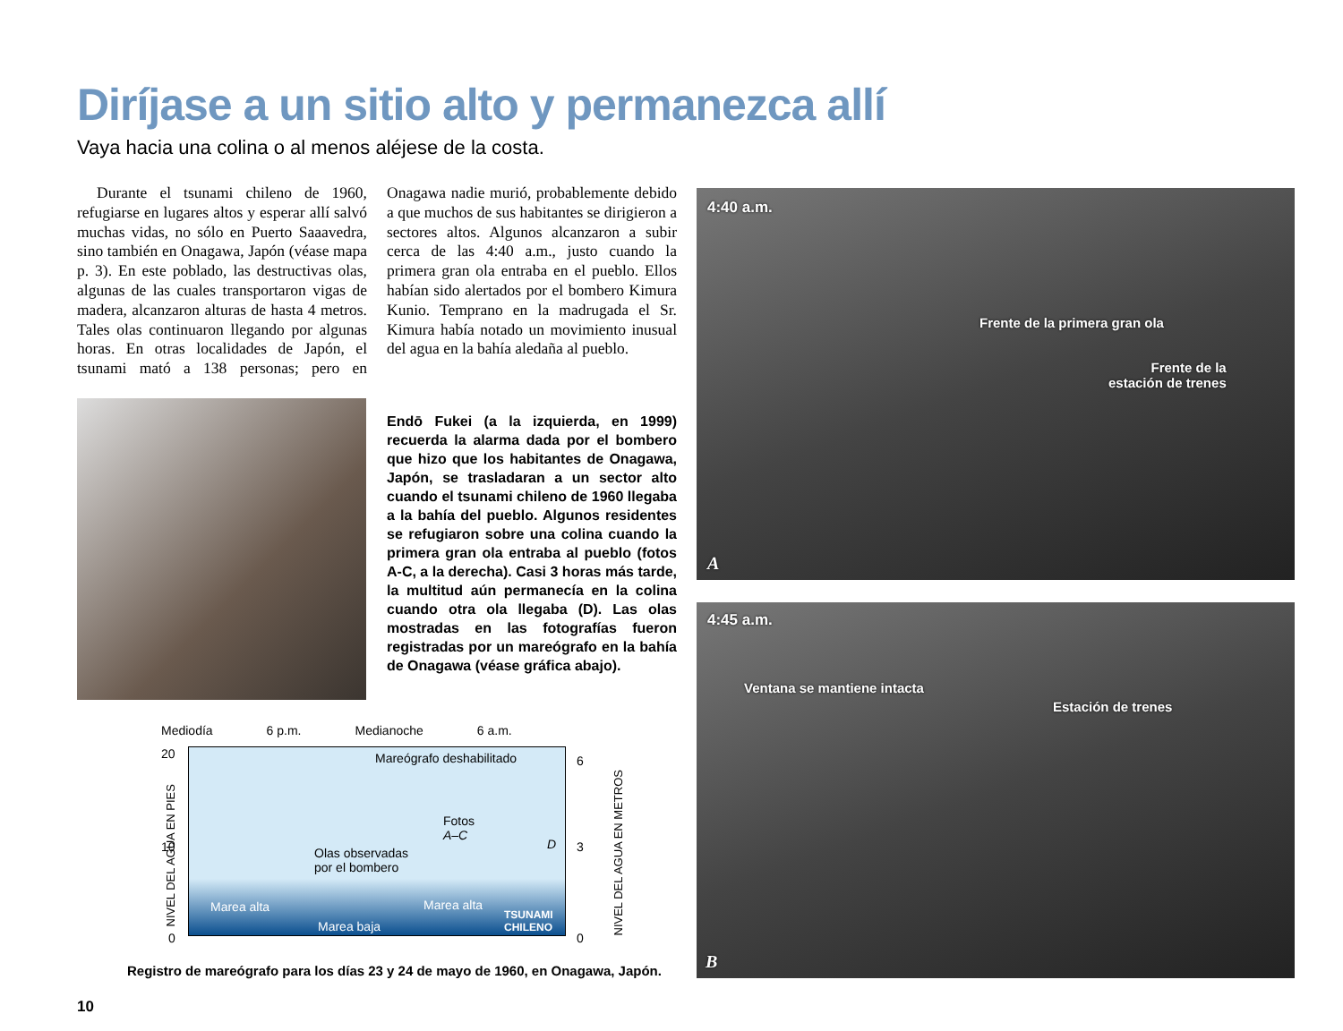Diríjase a un sitio alto y permanezca allí
Vaya hacia una colina o al menos aléjese de la costa.
Durante el tsunami chileno de 1960, refugiarse en lugares altos y esperar allí salvó muchas vidas, no sólo en Puerto Saaavedra, sino también en Onagawa, Japón (véase mapa p. 3). En este poblado, las destructivas olas, algunas de las cuales transportaron vigas de madera, alcanzaron alturas de hasta 4 metros. Tales olas continuaron llegando por algunas horas. En otras localidades de Japón, el tsunami mató a 138 personas; pero en Onagawa nadie murió, probablemente debido a que muchos de sus habitantes se dirigieron a sectores altos. Algunos alcanzaron a subir cerca de las 4:40 a.m., justo cuando la primera gran ola entraba en el pueblo. Ellos habían sido alertados por el bombero Kimura Kunio. Temprano en la madrugada el Sr. Kimura había notado un movimiento inusual del agua en la bahía aledaña al pueblo.
Endō Fukei (a la izquierda, en 1999) recuerda la alarma dada por el bombero que hizo que los habitantes de Onagawa, Japón, se trasladaran a un sector alto cuando el tsunami chileno de 1960 llegaba a la bahía del pueblo. Algunos residentes se refugiaron sobre una colina cuando la primera gran ola entraba al pueblo (fotos A-C, a la derecha). Casi 3 horas más tarde, la multitud aún permanecía en la colina cuando otra ola llegaba (D). Las olas mostradas en las fotografías fueron registradas por un mareógrafo en la bahía de Onagawa (véase gráfica abajo).
4:40 a.m.
Frente de la primera gran ola
Frente de la
estación de trenes
A
4:45 a.m.
Ventana se mantiene intacta
Estación de trenes
B
Mediodía 6 p.m. Medianoche 6 a.m.
Mareógrafo deshabilitado
Fotos
A–C
Olas observadas
por el bombero
D
Marea alta Marea alta
Marea baja
TSUNAMI
CHILENO
20
10
0
6
3
0
NIVEL DEL AGUA EN PIES NIVEL DEL AGUA EN METROS
Registro de mareógrafo para los días 23 y 24 de mayo de 1960, en Onagawa, Japón.
10